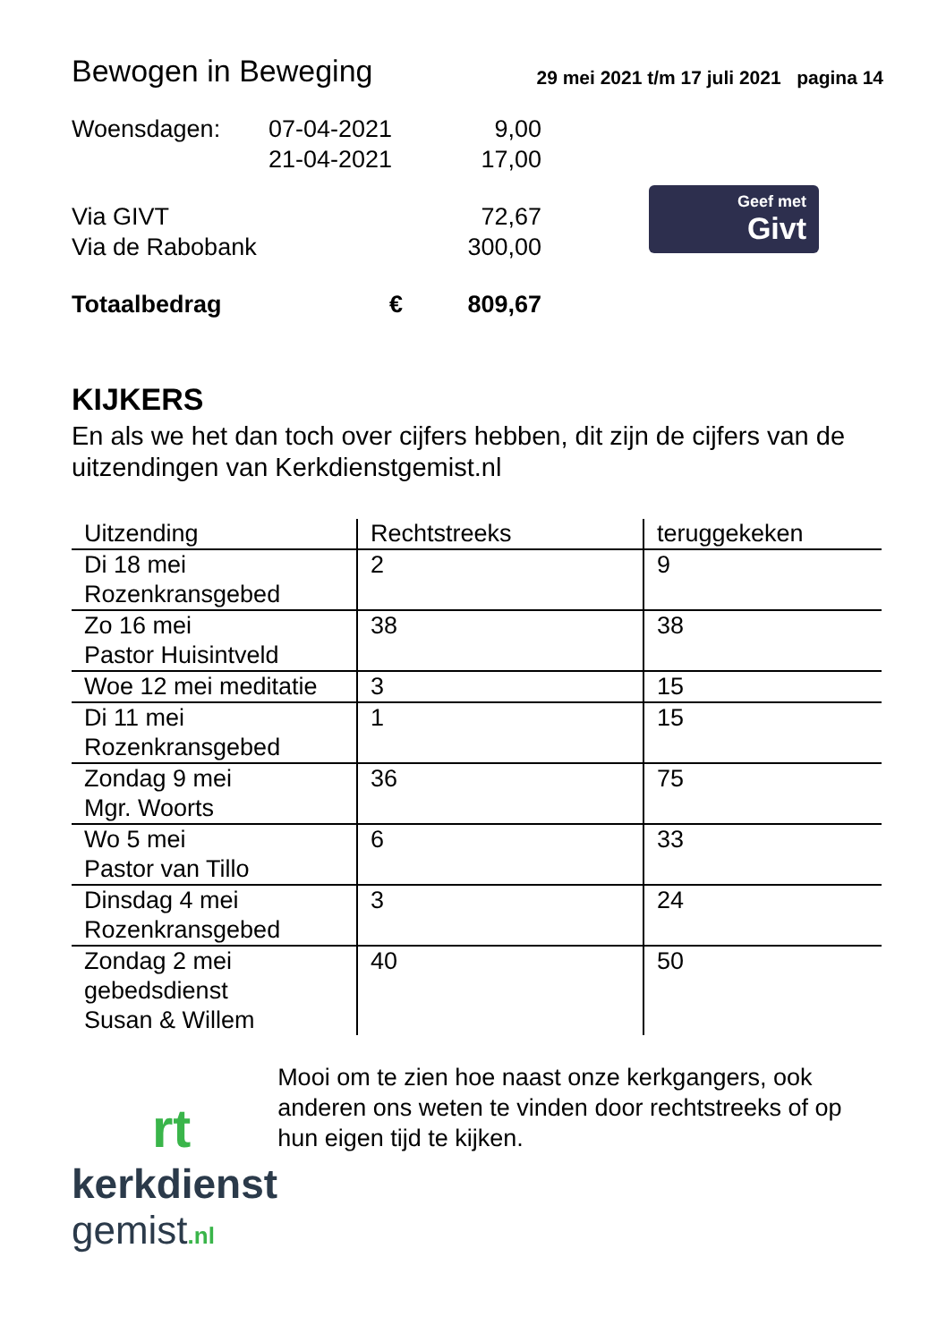Bewogen in Beweging 29 mei 2021 t/m 17 juli 2021 pagina 14
| Woensdagen: | 07-04-2021 | 9,00 |
| | 21-04-2021 | 17,00 |
| Via GIVT | | 72,67 |
| Via de Rabobank | | 300,00 |
| Totaalbedrag | € | 809,67 |
Geef met
Givt
KIJKERS
En als we het dan toch over cijfers hebben, dit zijn de cijfers van de uitzendingen van Kerkdienstgemist.nl
| Uitzending | Rechtstreeks | teruggekeken |
| --- | --- | --- |
| Di 18 mei Rozenkransgebed | 2 | 9 |
| Zo 16 mei Pastor Huisintveld | 38 | 38 |
| Woe 12 mei meditatie | 3 | 15 |
| Di 11 mei Rozenkransgebed | 1 | 15 |
| Zondag 9 mei Mgr. Woorts | 36 | 75 |
| Wo 5 mei Pastor van Tillo | 6 | 33 |
| Dinsdag 4 mei Rozenkransgebed | 3 | 24 |
| Zondag 2 mei gebedsdienst Susan & Willem | 40 | 50 |
rt
kerkdienst
gemist.nl
Mooi om te zien hoe naast onze kerkgangers, ook anderen ons weten te vinden door rechtstreeks of op hun eigen tijd te kijken.